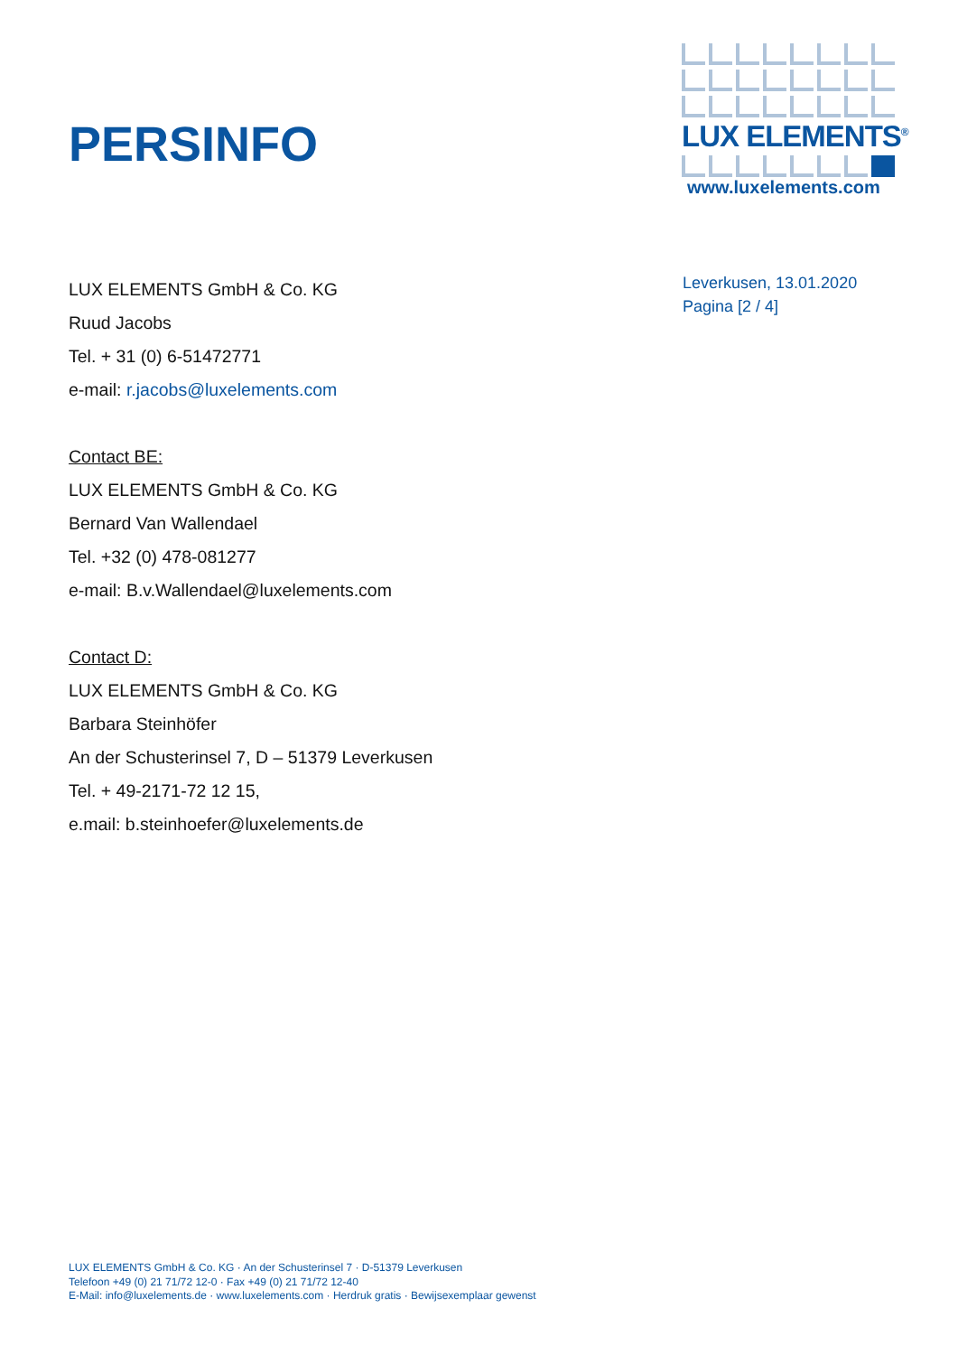PERSINFO
LUX ELEMENTS<sup>®</sup>
www.luxelements.com
Leverkusen, 13.01.2020
Pagina [2 / 4]
LUX ELEMENTS GmbH & Co. KG
Ruud Jacobs
Tel. + 31 (0) 6-51472771
e-mail: r.jacobs@luxelements.com
Contact BE:
LUX ELEMENTS GmbH & Co. KG
Bernard Van Wallendael
Tel. +32 (0) 478-081277
e-mail: B.v.Wallendael@luxelements.com
Contact D:
LUX ELEMENTS GmbH & Co. KG
Barbara Steinhöfer
An der Schusterinsel 7, D – 51379 Leverkusen
Tel. + 49-2171-72 12 15,
e.mail: b.steinhoefer@luxelements.de
LUX ELEMENTS GmbH & Co. KG · An der Schusterinsel 7 · D-51379 Leverkusen
Telefoon +49 (0) 21 71/72 12-0 · Fax +49 (0) 21 71/72 12-40
E-Mail: info@luxelements.de · www.luxelements.com · Herdruk gratis · Bewijsexemplaar gewenst